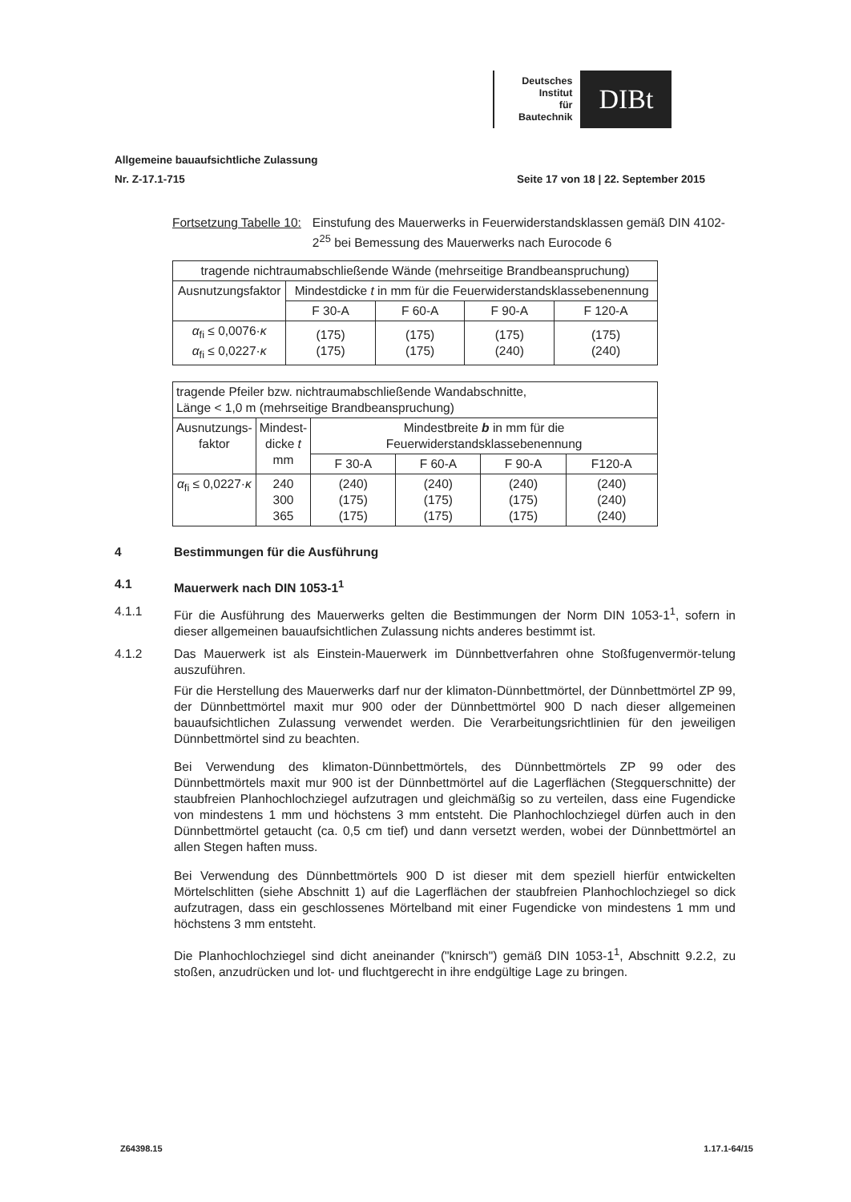Deutsches
Institut
für
Bautechnik
DIBt
Allgemeine bauaufsichtliche Zulassung
Nr. Z-17.1-715 Seite 17 von 18 | 22. September 2015
Fortsetzung Tabelle 10: Einstufung des Mauerwerks in Feuerwiderstandsklassen gemäß DIN 4102-2<sup>25</sup> bei Bemessung des Mauerwerks nach Eurocode 6
| tragende nichtraumabschließende Wände (mehrseitige Brandbeanspruchung) | | | | |
| --- | --- | --- | --- | --- |
| Ausnutzungsfaktor | Mindestdicke t in mm für die Feuerwiderstandsklassebenennung | | | |
| | F 30-A | F 60-A | F 90-A | F 120-A |
| α<sub>fi</sub> ≤ 0,0076· κ α<sub>fi</sub> ≤ 0,0227· κ | (175) (175) | (175) (175) | (175) (240) | (175) (240) |
| tragende Pfeiler bzw. nichtraumabschließende Wandabschnitte, Länge < 1,0 m (mehrseitige Brandbeanspruchung) | | | | | |
| --- | --- | --- | --- | --- | --- |
| Ausnutzungs- faktor | Mindest- dicke t mm | Mindestbreite b in mm für die Feuerwiderstandsklassebenennung | | | |
| | | F 30-A | F 60-A | F 90-A | F120-A |
| α<sub>fi</sub> ≤ 0,0227· κ | 240 300 365 | (240) (175) (175) | (240) (175) (175) | (240) (175) (175) | (240) (240) (240) |
4 Bestimmungen für die Ausführung
4.1 Mauerwerk nach DIN 1053-1<sup>1</sup>
4.1.1 Für die Ausführung des Mauerwerks gelten die Bestimmungen der Norm DIN 1053-1<sup>1</sup>, sofern in dieser allgemeinen bauaufsichtlichen Zulassung nichts anderes bestimmt ist.
4.1.2 Das Mauerwerk ist als Einstein-Mauerwerk im Dünnbettverfahren ohne Stoßfugenvermör-telung auszuführen.
Für die Herstellung des Mauerwerks darf nur der klimaton-Dünnbettmörtel, der Dünnbettmörtel ZP 99, der Dünnbettmörtel maxit mur 900 oder der Dünnbettmörtel 900 D nach dieser allgemeinen bauaufsichtlichen Zulassung verwendet werden. Die Verarbeitungsrichtlinien für den jeweiligen Dünnbettmörtel sind zu beachten.
Bei Verwendung des klimaton-Dünnbettmörtels, des Dünnbettmörtels ZP 99 oder des Dünnbettmörtels maxit mur 900 ist der Dünnbettmörtel auf die Lagerflächen (Stegquerschnitte) der staubfreien Planhochlochziegel aufzutragen und gleichmäßig so zu verteilen, dass eine Fugendicke von mindestens 1 mm und höchstens 3 mm entsteht. Die Planhochlochziegel dürfen auch in den Dünnbettmörtel getaucht (ca. 0,5 cm tief) und dann versetzt werden, wobei der Dünnbettmörtel an allen Stegen haften muss.
Bei Verwendung des Dünnbettmörtels 900 D ist dieser mit dem speziell hierfür entwickelten Mörtelschlitten (siehe Abschnitt 1) auf die Lagerflächen der staubfreien Planhochlochziegel so dick aufzutragen, dass ein geschlossenes Mörtelband mit einer Fugendicke von mindestens 1 mm und höchstens 3 mm entsteht.
Die Planhochlochziegel sind dicht aneinander ("knirsch") gemäß DIN 1053-1<sup>1</sup>, Abschnitt 9.2.2, zu stoßen, anzudrücken und lot- und fluchtgerecht in ihre endgültige Lage zu bringen.
Z64398.15 1.17.1-64/15